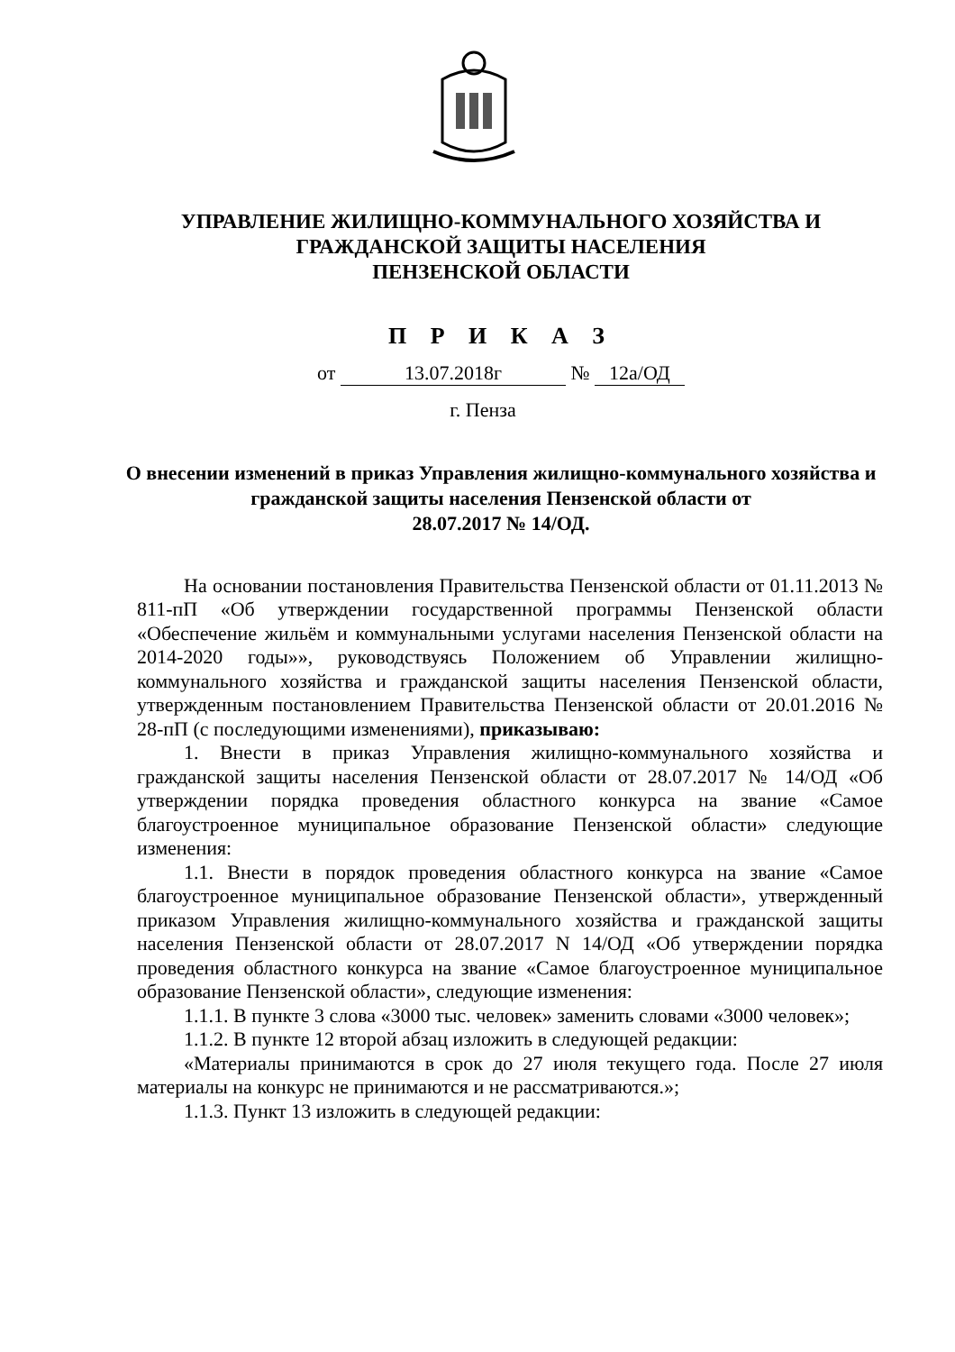УПРАВЛЕНИЕ ЖИЛИЩНО-КОММУНАЛЬНОГО ХОЗЯЙСТВА И
ГРАЖДАНСКОЙ ЗАЩИТЫ НАСЕЛЕНИЯ
ПЕНЗЕНСКОЙ ОБЛАСТИ
П Р И К А З
от 13.07.2018г № 12а/ОД
г. Пенза
О внесении изменений в приказ Управления жилищно-коммунального хозяйства и гражданской защиты населения Пензенской области от
28.07.2017 № 14/ОД.
На основании постановления Правительства Пензенской области от 01.11.2013 № 811-пП «Об утверждении государственной программы Пензенской области «Обеспечение жильём и коммунальными услугами населения Пензенской области на 2014-2020 годы»», руководствуясь Положением об Управлении жилищно-коммунального хозяйства и гражданской защиты населения Пензенской области, утвержденным постановлением Правительства Пензенской области от 20.01.2016 № 28-пП (с последующими изменениями), приказываю:
1. Внести в приказ Управления жилищно-коммунального хозяйства и гражданской защиты населения Пензенской области от 28.07.2017 № 14/ОД «Об утверждении порядка проведения областного конкурса на звание «Самое благоустроенное муниципальное образование Пензенской области» следующие изменения:
1.1. Внести в порядок проведения областного конкурса на звание «Самое благоустроенное муниципальное образование Пензенской области», утвержденный приказом Управления жилищно-коммунального хозяйства и гражданской защиты населения Пензенской области от 28.07.2017 N 14/ОД «Об утверждении порядка проведения областного конкурса на звание «Самое благоустроенное муниципальное образование Пензенской области», следующие изменения:
1.1.1. В пункте 3 слова «3000 тыс. человек» заменить словами «3000 человек»;
1.1.2. В пункте 12 второй абзац изложить в следующей редакции:
«Материалы принимаются в срок до 27 июля текущего года. После 27 июля материалы на конкурс не принимаются и не рассматриваются.»;
1.1.3. Пункт 13 изложить в следующей редакции: